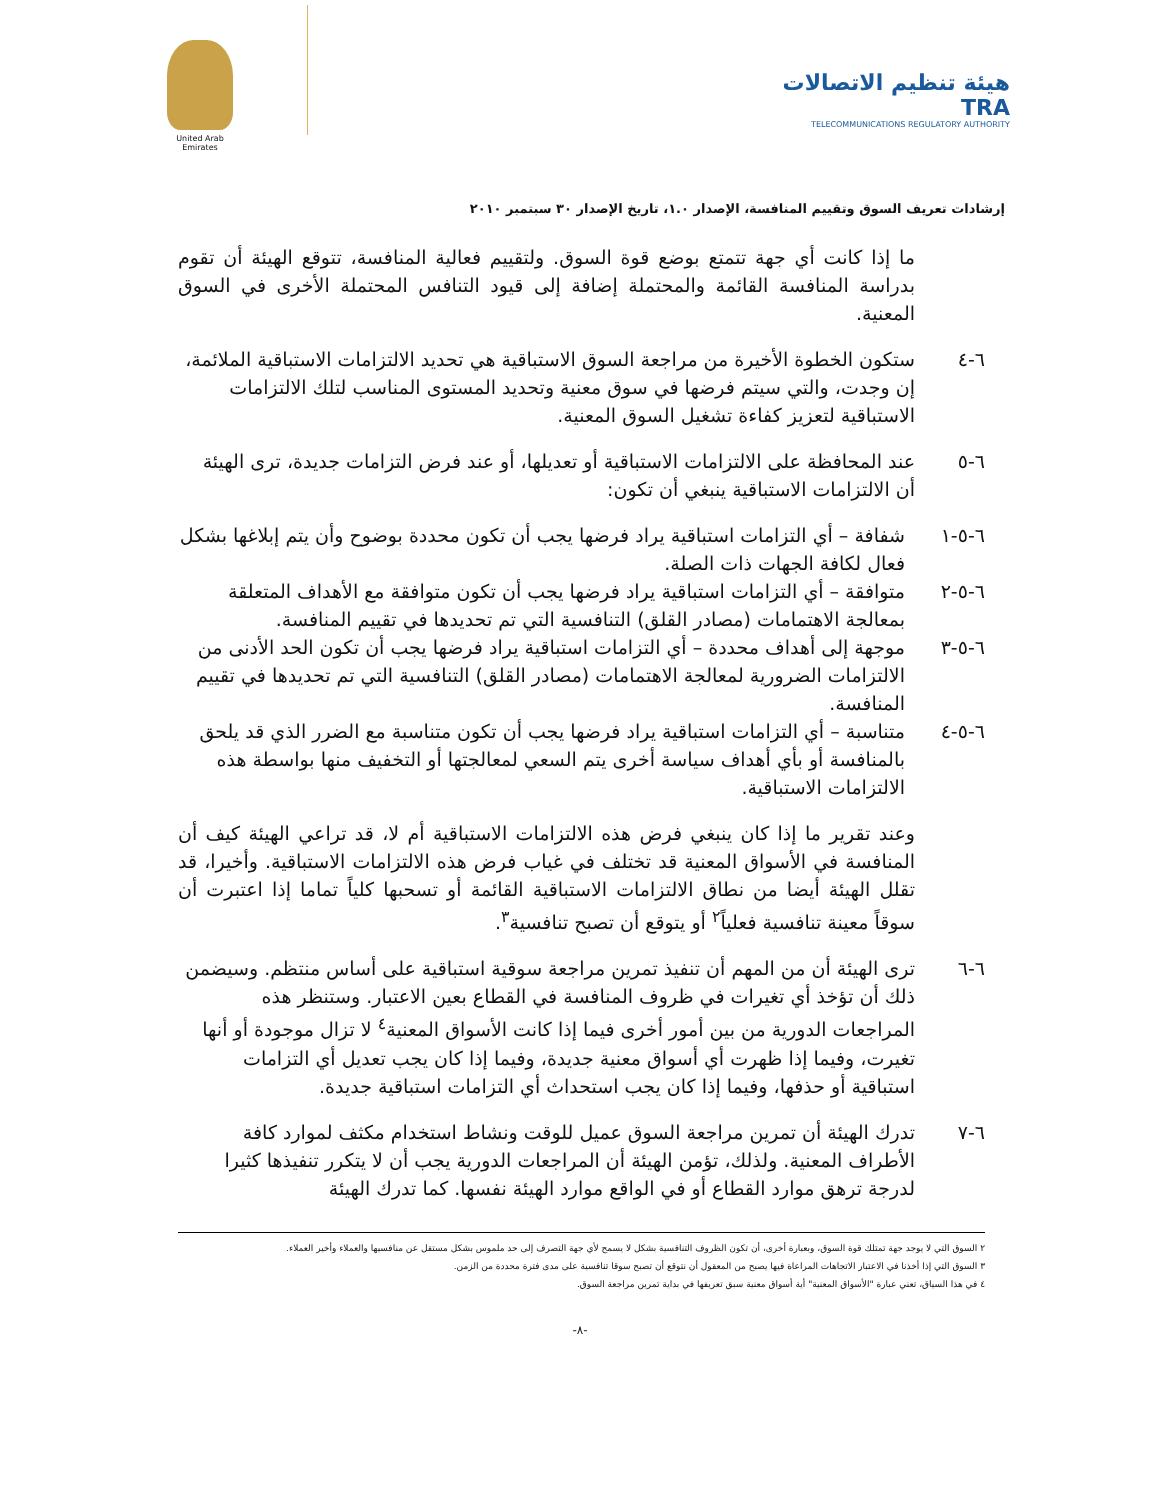United Arab Emirates
هيئة تنظيم الاتصالات TRA
TELECOMMUNICATIONS REGULATORY AUTHORITY
إرشادات تعريف السوق وتقييم المنافسة، الإصدار ١.٠، تاريخ الإصدار ٣٠ سبتمبر ٢٠١٠
ما إذا كانت أي جهة تتمتع بوضع قوة السوق. ولتقييم فعالية المنافسة، تتوقع الهيئة أن تقوم بدراسة المنافسة القائمة والمحتملة إضافة إلى قيود التنافس المحتملة الأخرى في السوق المعنية.
٦-٤ ستكون الخطوة الأخيرة من مراجعة السوق الاستباقية هي تحديد الالتزامات الاستباقية الملائمة، إن وجدت، والتي سيتم فرضها في سوق معنية وتحديد المستوى المناسب لتلك الالتزامات الاستباقية لتعزيز كفاءة تشغيل السوق المعنية.
٦-٥ عند المحافظة على الالتزامات الاستباقية أو تعديلها، أو عند فرض التزامات جديدة، ترى الهيئة أن الالتزامات الاستباقية ينبغي أن تكون:
٦-٥-١ شفافة – أي التزامات استباقية يراد فرضها يجب أن تكون محددة بوضوح وأن يتم إبلاغها بشكل فعال لكافة الجهات ذات الصلة.
٦-٥-٢ متوافقة – أي التزامات استباقية يراد فرضها يجب أن تكون متوافقة مع الأهداف المتعلقة بمعالجة الاهتمامات (مصادر القلق) التنافسية التي تم تحديدها في تقييم المنافسة.
٦-٥-٣ موجهة إلى أهداف محددة – أي التزامات استباقية يراد فرضها يجب أن تكون الحد الأدنى من الالتزامات الضرورية لمعالجة الاهتمامات (مصادر القلق) التنافسية التي تم تحديدها في تقييم المنافسة.
٦-٥-٤ متناسبة – أي التزامات استباقية يراد فرضها يجب أن تكون متناسبة مع الضرر الذي قد يلحق بالمنافسة أو بأي أهداف سياسة أخرى يتم السعي لمعالجتها أو التخفيف منها بواسطة هذه الالتزامات الاستباقية.
وعند تقرير ما إذا كان ينبغي فرض هذه الالتزامات الاستباقية أم لا، قد تراعي الهيئة كيف أن المنافسة في الأسواق المعنية قد تختلف في غياب فرض هذه الالتزامات الاستباقية. وأخيرا، قد تقلل الهيئة أيضا من نطاق الالتزامات الاستباقية القائمة أو تسحبها كلياً تماما إذا اعتبرت أن سوقاً معينة تنافسية فعلياً<sup>٢</sup> أو يتوقع أن تصبح تنافسية<sup>٣</sup>.
٦-٦ ترى الهيئة أن من المهم أن تنفيذ تمرين مراجعة سوقية استباقية على أساس منتظم. وسيضمن ذلك أن تؤخذ أي تغيرات في ظروف المنافسة في القطاع بعين الاعتبار. وستنظر هذه المراجعات الدورية من بين أمور أخرى فيما إذا كانت الأسواق المعنية<sup>٤</sup> لا تزال موجودة أو أنها تغيرت، وفيما إذا ظهرت أي أسواق معنية جديدة، وفيما إذا كان يجب تعديل أي التزامات استباقية أو حذفها، وفيما إذا كان يجب استحداث أي التزامات استباقية جديدة.
٦-٧ تدرك الهيئة أن تمرين مراجعة السوق عميل للوقت ونشاط استخدام مكثف لموارد كافة الأطراف المعنية. ولذلك، تؤمن الهيئة أن المراجعات الدورية يجب أن لا يتكرر تنفيذها كثيرا لدرجة ترهق موارد القطاع أو في الواقع موارد الهيئة نفسها. كما تدرك الهيئة
٢ السوق التي لا يوجد جهة تمتلك قوة السوق، وبعبارة أخرى، أن تكون الظروف التنافسية بشكل لا يسمح لأي جهة التصرف إلى حد ملموس بشكل مستقل عن منافسيها والعملاء وأخير العملاء.
٣ السوق التي إذا أخذنا في الاعتبار الاتجاهات المراعاة فيها يصبح من المعقول أن نتوقع أن تصبح سوقا تنافسية على مدى فترة محددة من الزمن.
٤ في هذا السياق، تعني عبارة "الأسواق المعنية" أية أسواق معنية سبق تعريفها في بداية تمرين مراجعة السوق.
-٨-